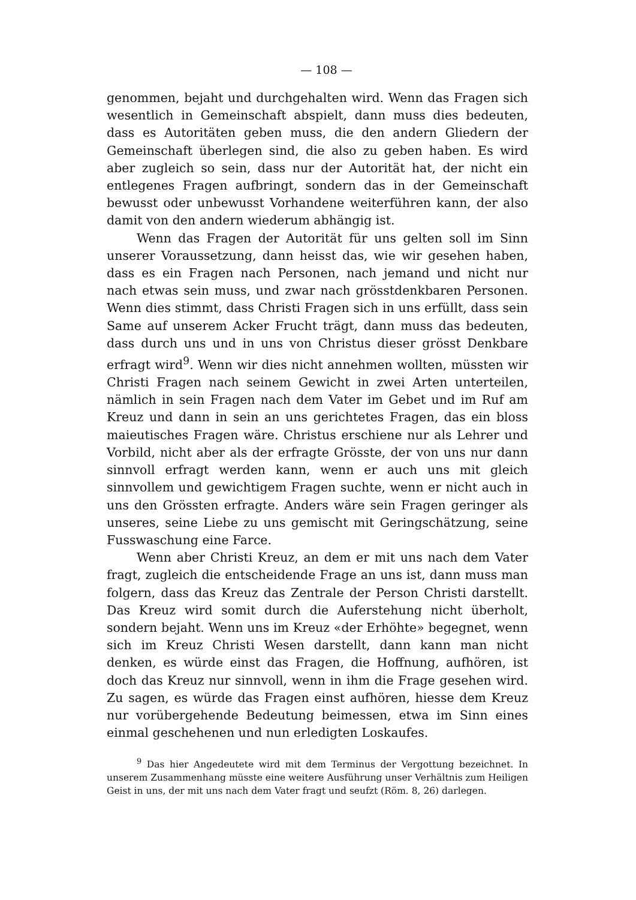— 108 —
genommen, bejaht und durchgehalten wird. Wenn das Fragen sich wesentlich in Gemeinschaft abspielt, dann muss dies bedeuten, dass es Autoritäten geben muss, die den andern Gliedern der Gemeinschaft überlegen sind, die also zu geben haben. Es wird aber zugleich so sein, dass nur der Autorität hat, der nicht ein entlegenes Fragen aufbringt, sondern das in der Gemeinschaft bewusst oder unbewusst Vorhandene weiterführen kann, der also damit von den andern wiederum abhängig ist.
Wenn das Fragen der Autorität für uns gelten soll im Sinn unserer Voraussetzung, dann heisst das, wie wir gesehen haben, dass es ein Fragen nach Personen, nach jemand und nicht nur nach etwas sein muss, und zwar nach grösstdenkbaren Personen. Wenn dies stimmt, dass Christi Fragen sich in uns erfüllt, dass sein Same auf unserem Acker Frucht trägt, dann muss das bedeuten, dass durch uns und in uns von Christus dieser grösst Denkbare erfragt wird<sup>9</sup>. Wenn wir dies nicht annehmen wollten, müssten wir Christi Fragen nach seinem Gewicht in zwei Arten unterteilen, nämlich in sein Fragen nach dem Vater im Gebet und im Ruf am Kreuz und dann in sein an uns gerichtetes Fragen, das ein bloss maieutisches Fragen wäre. Christus erschiene nur als Lehrer und Vorbild, nicht aber als der erfragte Grösste, der von uns nur dann sinnvoll erfragt werden kann, wenn er auch uns mit gleich sinnvollem und gewichtigem Fragen suchte, wenn er nicht auch in uns den Grössten erfragte. Anders wäre sein Fragen geringer als unseres, seine Liebe zu uns gemischt mit Geringschätzung, seine Fusswaschung eine Farce.
Wenn aber Christi Kreuz, an dem er mit uns nach dem Vater fragt, zugleich die entscheidende Frage an uns ist, dann muss man folgern, dass das Kreuz das Zentrale der Person Christi darstellt. Das Kreuz wird somit durch die Auferstehung nicht überholt, sondern bejaht. Wenn uns im Kreuz «der Erhöhte» begegnet, wenn sich im Kreuz Christi Wesen darstellt, dann kann man nicht denken, es würde einst das Fragen, die Hoffnung, aufhören, ist doch das Kreuz nur sinnvoll, wenn in ihm die Frage gesehen wird. Zu sagen, es würde das Fragen einst aufhören, hiesse dem Kreuz nur vorübergehende Bedeutung beimessen, etwa im Sinn eines einmal geschehenen und nun erledigten Loskaufes.
<sup>9</sup> Das hier Angedeutete wird mit dem Terminus der Vergottung bezeichnet. In unserem Zusammenhang müsste eine weitere Ausführung unser Verhältnis zum Heiligen Geist in uns, der mit uns nach dem Vater fragt und seufzt (Röm. 8, 26) darlegen.